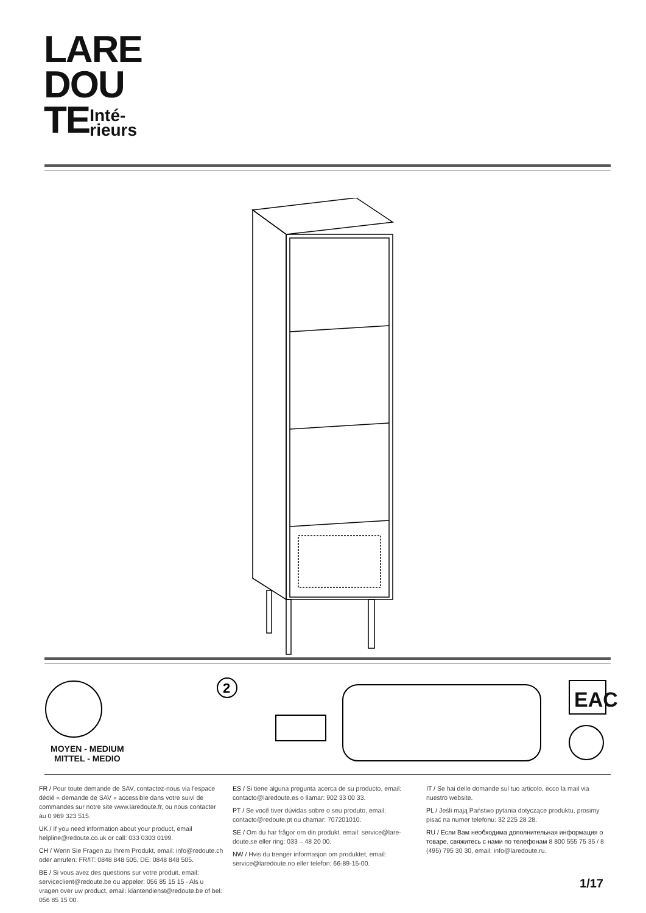LARE
DOU
TEInté-
rieurs
2
MOYEN - MEDIUM
MITTEL - MEDIO
EAC
FR / Pour toute demande de SAV, contactez-nous via l'espace dédié « demande de SAV » accessible dans votre suivi de commandes sur notre site www.laredoute.fr, ou nous contacter au 0 969 323 515.
UK / If you need information about your product, email helpline@redoute.co.uk or call: 033 0303 0199.
CH / Wenn Sie Fragen zu Ihrem Produkt, email: info@redoute.ch oder anrufen: FR/IT: 0848 848 505, DE: 0848 848 505.
BE / Si vous avez des questions sur votre produit, email: serviceclient@redoute.be ou appeler: 056 85 15 15 - Als u vragen over uw product, email: klantendienst@redoute.be of bel: 056 85 15 00.
ES / Si tiene alguna pregunta acerca de su producto, email: contacto@laredoute.es o llamar: 902 33 00 33.
PT / Se você tiver dúvidas sobre o seu produto, email: contacto@redoute.pt ou chamar: 707201010.
SE / Om du har frågor om din produkt, email: service@lare-doute.se eller ring: 033 – 48 20 00.
NW / Hvis du trenger informasjon om produktet, email: service@laredoute.no eller telefon: 66-89-15-00.
IT / Se hai delle domande sul tuo articolo, ecco la mail via nuestro website.
PL / Jeśli mają Państwo pytania dotyczące produktu, prosimy pisać na numer telefonu: 32 225 28 28.
RU / Если Вам необходима дополнительная информация о товаре, свяжитесь с нами по телефонам 8 800 555 75 35 / 8 (495) 795 30 30, email: info@laredoute.ru.
1/17